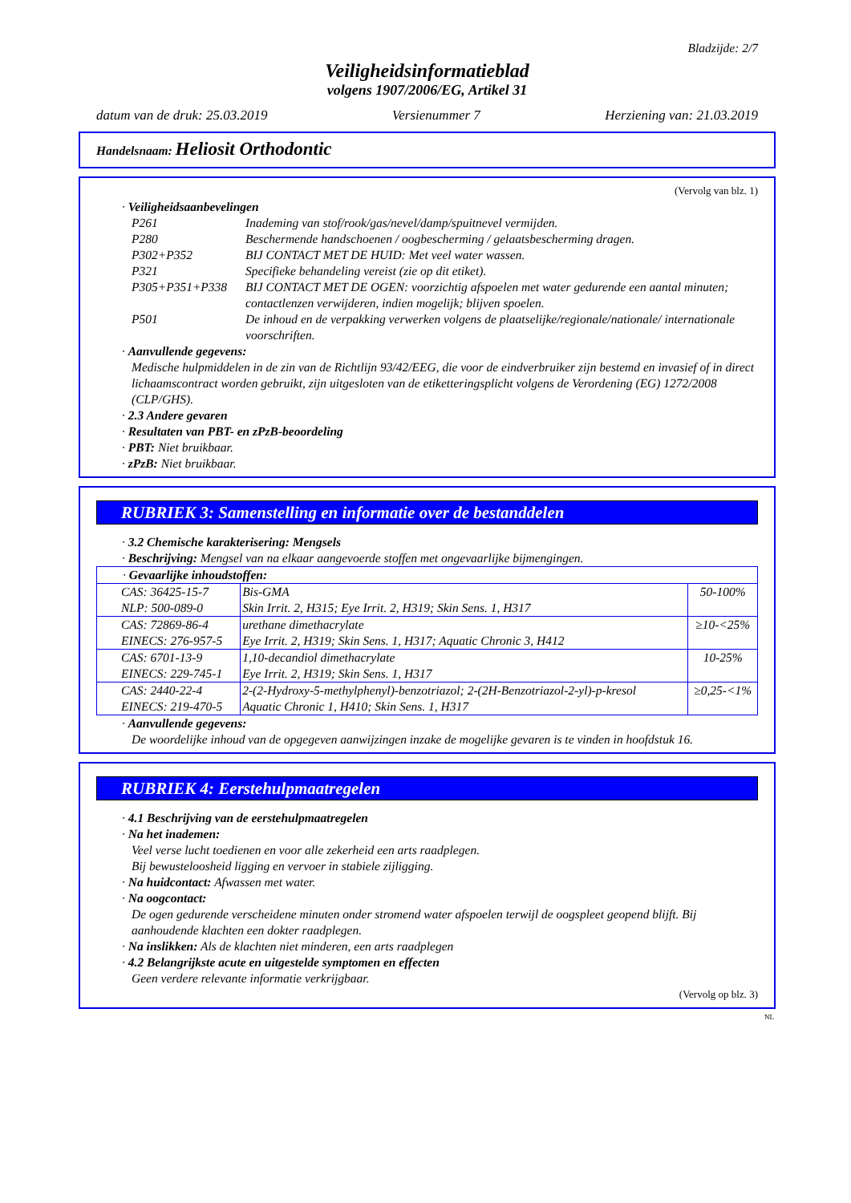Bladzijde: 2/7
Veiligheidsinformatieblad
volgens 1907/2006/EG, Artikel 31
datum van de druk: 25.03.2019 Versienummer 7 Herziening van: 21.03.2019
Handelsnaam: Heliosit Orthodontic
(Vervolg van blz. 1)
· Veiligheidsaanbevelingen
P261 Inademing van stof/rook/gas/nevel/damp/spuitnevel vermijden.
P280 Beschermende handschoenen / oogbescherming / gelaatsbescherming dragen.
P302+P352 BIJ CONTACT MET DE HUID: Met veel water wassen.
P321 Specifieke behandeling vereist (zie op dit etiket).
P305+P351+P338 BIJ CONTACT MET DE OGEN: voorzichtig afspoelen met water gedurende een aantal minuten; contactlenzen verwijderen, indien mogelijk; blijven spoelen.
P501 De inhoud en de verpakking verwerken volgens de plaatselijke/regionale/nationale/ internationale voorschriften.
· Aanvullende gegevens:
Medische hulpmiddelen in de zin van de Richtlijn 93/42/EEG, die voor de eindverbruiker zijn bestemd en invasief of in direct lichaamscontract worden gebruikt, zijn uitgesloten van de etiketteringsplicht volgens de Verordening (EG) 1272/2008 (CLP/GHS).
· 2.3 Andere gevaren
· Resultaten van PBT- en zPzB-beoordeling
· PBT: Niet bruikbaar.
· zPzB: Niet bruikbaar.
RUBRIEK 3: Samenstelling en informatie over de bestanddelen
· 3.2 Chemische karakterisering: Mengsels
· Beschrijving: Mengsel van na elkaar aangevoerde stoffen met ongevaarlijke bijmengingen.
| · Gevaarlijke inhoudstoffen: | | |
| CAS: 36425-15-7 NLP: 500-089-0 | Bis-GMA Skin Irrit. 2, H315; Eye Irrit. 2, H319; Skin Sens. 1, H317 | 50-100% |
| CAS: 72869-86-4 EINECS: 276-957-5 | urethane dimethacrylate Eye Irrit. 2, H319; Skin Sens. 1, H317; Aquatic Chronic 3, H412 | ≥10-<25% |
| CAS: 6701-13-9 EINECS: 229-745-1 | 1,10-decandiol dimethacrylate Eye Irrit. 2, H319; Skin Sens. 1, H317 | 10-25% |
| CAS: 2440-22-4 EINECS: 219-470-5 | 2-(2-Hydroxy-5-methylphenyl)-benzotriazol; 2-(2H-Benzotriazol-2-yl)-p-kresol Aquatic Chronic 1, H410; Skin Sens. 1, H317 | ≥0,25-<1% |
· Aanvullende gegevens:
De woordelijke inhoud van de opgegeven aanwijzingen inzake de mogelijke gevaren is te vinden in hoofdstuk 16.
RUBRIEK 4: Eerstehulpmaatregelen
· 4.1 Beschrijving van de eerstehulpmaatregelen
· Na het inademen:
Veel verse lucht toedienen en voor alle zekerheid een arts raadplegen.
Bij bewusteloosheid ligging en vervoer in stabiele zijligging.
· Na huidcontact: Afwassen met water.
· Na oogcontact:
De ogen gedurende verscheidene minuten onder stromend water afspoelen terwijl de oogspleet geopend blijft. Bij aanhoudende klachten een dokter raadplegen.
· Na inslikken: Als de klachten niet minderen, een arts raadplegen
· 4.2 Belangrijkste acute en uitgestelde symptomen en effecten
Geen verdere relevante informatie verkrijgbaar.
(Vervolg op blz. 3)
NL